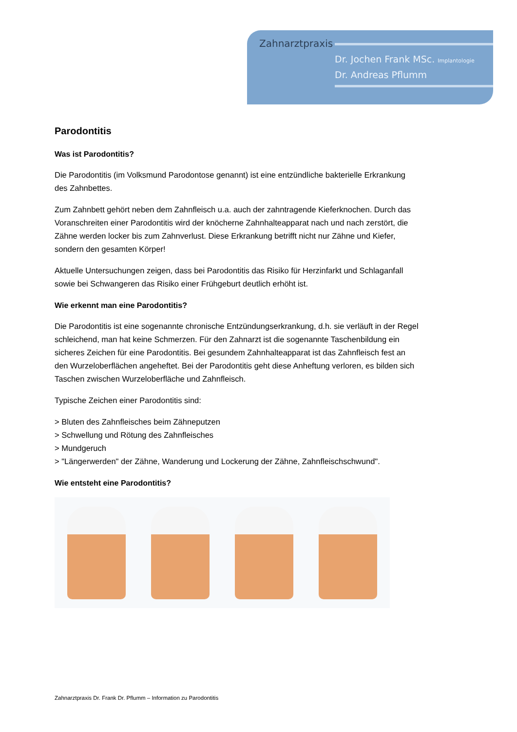Zahnarztpraxis
Dr. Jochen Frank MSc. Implantologie
Dr. Andreas Pflumm
Parodontitis
Was ist Parodontitis?
Die Parodontitis (im Volksmund Parodontose genannt) ist eine entzündliche bakterielle Erkrankung des Zahnbettes.
Zum Zahnbett gehört neben dem Zahnfleisch u.a. auch der zahntragende Kieferknochen. Durch das Voranschreiten einer Parodontitis wird der knöcherne Zahnhalteapparat nach und nach zerstört, die Zähne werden locker bis zum Zahnverlust. Diese Erkrankung betrifft nicht nur Zähne und Kiefer, sondern den gesamten Körper!
Aktuelle Untersuchungen zeigen, dass bei Parodontitis das Risiko für Herzinfarkt und Schlaganfall sowie bei Schwangeren das Risiko einer Frühgeburt deutlich erhöht ist.
Wie erkennt man eine Parodontitis?
Die Parodontitis ist eine sogenannte chronische Entzündungserkrankung, d.h. sie verläuft in der Regel schleichend, man hat keine Schmerzen. Für den Zahnarzt ist die sogenannte Taschenbildung ein sicheres Zeichen für eine Parodontitis. Bei gesundem Zahnhalteapparat ist das Zahnfleisch fest an den Wurzeloberflächen angeheftet. Bei der Parodontitis geht diese Anheftung verloren, es bilden sich Taschen zwischen Wurzeloberfläche und Zahnfleisch.
Typische Zeichen einer Parodontitis sind:
> Bluten des Zahnfleisches beim Zähneputzen
> Schwellung und Rötung des Zahnfleisches
> Mundgeruch
> "Längerwerden" der Zähne, Wanderung und Lockerung der Zähne, Zahnfleischschwund".
Wie entsteht eine Parodontitis?
Zahnarztpraxis Dr. Frank Dr. Pflumm – Information zu Parodontitis